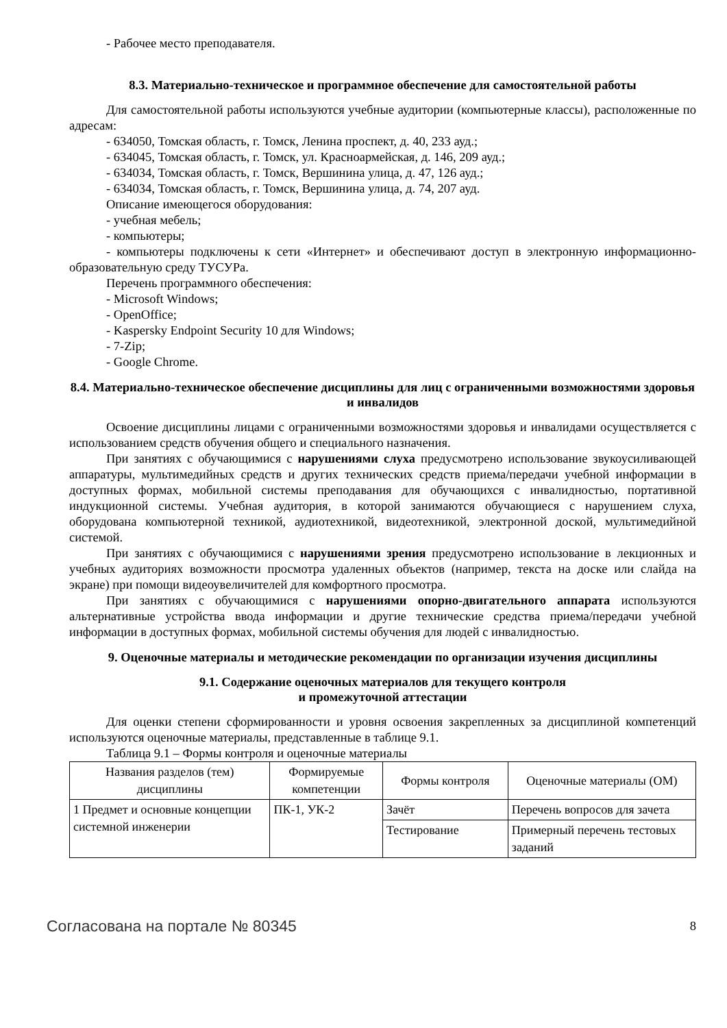- Рабочее место преподавателя.
8.3. Материально-техническое и программное обеспечение для самостоятельной работы
Для самостоятельной работы используются учебные аудитории (компьютерные классы), расположенные по адресам:
- 634050, Томская область, г. Томск, Ленина проспект, д. 40, 233 ауд.;
- 634045, Томская область, г. Томск, ул. Красноармейская, д. 146, 209 ауд.;
- 634034, Томская область, г. Томск, Вершинина улица, д. 47, 126 ауд.;
- 634034, Томская область, г. Томск, Вершинина улица, д. 74, 207 ауд.
Описание имеющегося оборудования:
- учебная мебель;
- компьютеры;
- компьютеры подключены к сети «Интернет» и обеспечивают доступ в электронную информационно-образовательную среду ТУСУРа.
Перечень программного обеспечения:
- Microsoft Windows;
- OpenOffice;
- Kaspersky Endpoint Security 10 для Windows;
- 7-Zip;
- Google Chrome.
8.4. Материально-техническое обеспечение дисциплины для лиц с ограниченными возможностями здоровья и инвалидов
Освоение дисциплины лицами с ограниченными возможностями здоровья и инвалидами осуществляется с использованием средств обучения общего и специального назначения.
При занятиях с обучающимися с нарушениями слуха предусмотрено использование звукоусиливающей аппаратуры, мультимедийных средств и других технических средств приема/передачи учебной информации в доступных формах, мобильной системы преподавания для обучающихся с инвалидностью, портативной индукционной системы. Учебная аудитория, в которой занимаются обучающиеся с нарушением слуха, оборудована компьютерной техникой, аудиотехникой, видеотехникой, электронной доской, мультимедийной системой.
При занятиях с обучающимися с нарушениями зрения предусмотрено использование в лекционных и учебных аудиториях возможности просмотра удаленных объектов (например, текста на доске или слайда на экране) при помощи видеоувеличителей для комфортного просмотра.
При занятиях с обучающимися с нарушениями опорно-двигательного аппарата используются альтернативные устройства ввода информации и другие технические средства приема/передачи учебной информации в доступных формах, мобильной системы обучения для людей с инвалидностью.
9. Оценочные материалы и методические рекомендации по организации изучения дисциплины
9.1. Содержание оценочных материалов для текущего контроля
и промежуточной аттестации
Для оценки степени сформированности и уровня освоения закрепленных за дисциплиной компетенций используются оценочные материалы, представленные в таблице 9.1.
Таблица 9.1 – Формы контроля и оценочные материалы
| Названия разделов (тем) дисциплины | Формируемые компетенции | Формы контроля | Оценочные материалы (ОМ) |
| --- | --- | --- | --- |
| 1 Предмет и основные концепции системной инженерии | ПК-1, УК-2 | Зачёт | Перечень вопросов для зачета |
| | | Тестирование | Примерный перечень тестовых заданий |
Согласована на портале № 80345 8